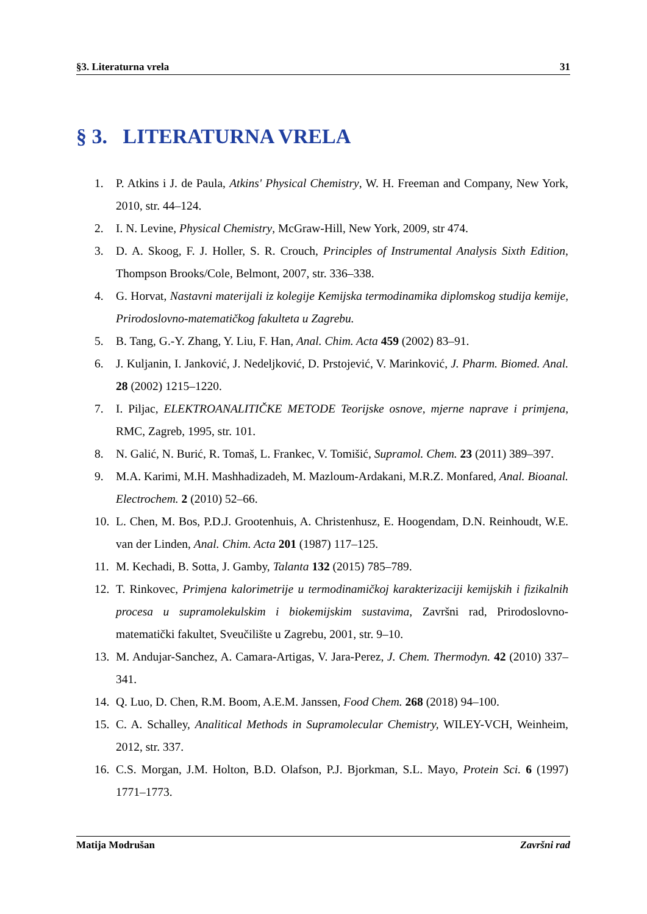§3. Literaturna vrela 31
§ 3. LITERATURNA VRELA
1. P. Atkins i J. de Paula, Atkins' Physical Chemistry, W. H. Freeman and Company, New York, 2010, str. 44–124.
2. I. N. Levine, Physical Chemistry, McGraw-Hill, New York, 2009, str 474.
3. D. A. Skoog, F. J. Holler, S. R. Crouch, Principles of Instrumental Analysis Sixth Edition, Thompson Brooks/Cole, Belmont, 2007, str. 336–338.
4. G. Horvat, Nastavni materijali iz kolegije Kemijska termodinamika diplomskog studija kemije, Prirodoslovno-matematičkog fakulteta u Zagrebu.
5. B. Tang, G.-Y. Zhang, Y. Liu, F. Han, Anal. Chim. Acta 459 (2002) 83–91.
6. J. Kuljanin, I. Janković, J. Nedeljković, D. Prstojević, V. Marinković, J. Pharm. Biomed. Anal. 28 (2002) 1215–1220.
7. I. Piljac, ELEKTROANALITIČKE METODE Teorijske osnove, mjerne naprave i primjena, RMC, Zagreb, 1995, str. 101.
8. N. Galić, N. Burić, R. Tomaš, L. Frankec, V. Tomišić, Supramol. Chem. 23 (2011) 389–397.
9. M.A. Karimi, M.H. Mashhadizadeh, M. Mazloum-Ardakani, M.R.Z. Monfared, Anal. Bioanal. Electrochem. 2 (2010) 52–66.
10. L. Chen, M. Bos, P.D.J. Grootenhuis, A. Christenhusz, E. Hoogendam, D.N. Reinhoudt, W.E. van der Linden, Anal. Chim. Acta 201 (1987) 117–125.
11. M. Kechadi, B. Sotta, J. Gamby, Talanta 132 (2015) 785–789.
12. T. Rinkovec, Primjena kalorimetrije u termodinamičkoj karakterizaciji kemijskih i fizikalnih procesa u supramolekulskim i biokemijskim sustavima, Završni rad, Prirodoslovno-matematički fakultet, Sveučilište u Zagrebu, 2001, str. 9–10.
13. M. Andujar-Sanchez, A. Camara-Artigas, V. Jara-Perez, J. Chem. Thermodyn. 42 (2010) 337–341.
14. Q. Luo, D. Chen, R.M. Boom, A.E.M. Janssen, Food Chem. 268 (2018) 94–100.
15. C. A. Schalley, Analitical Methods in Supramolecular Chemistry, WILEY-VCH, Weinheim, 2012, str. 337.
16. C.S. Morgan, J.M. Holton, B.D. Olafson, P.J. Bjorkman, S.L. Mayo, Protein Sci. 6 (1997) 1771–1773.
Matija Modrušan Završni rad